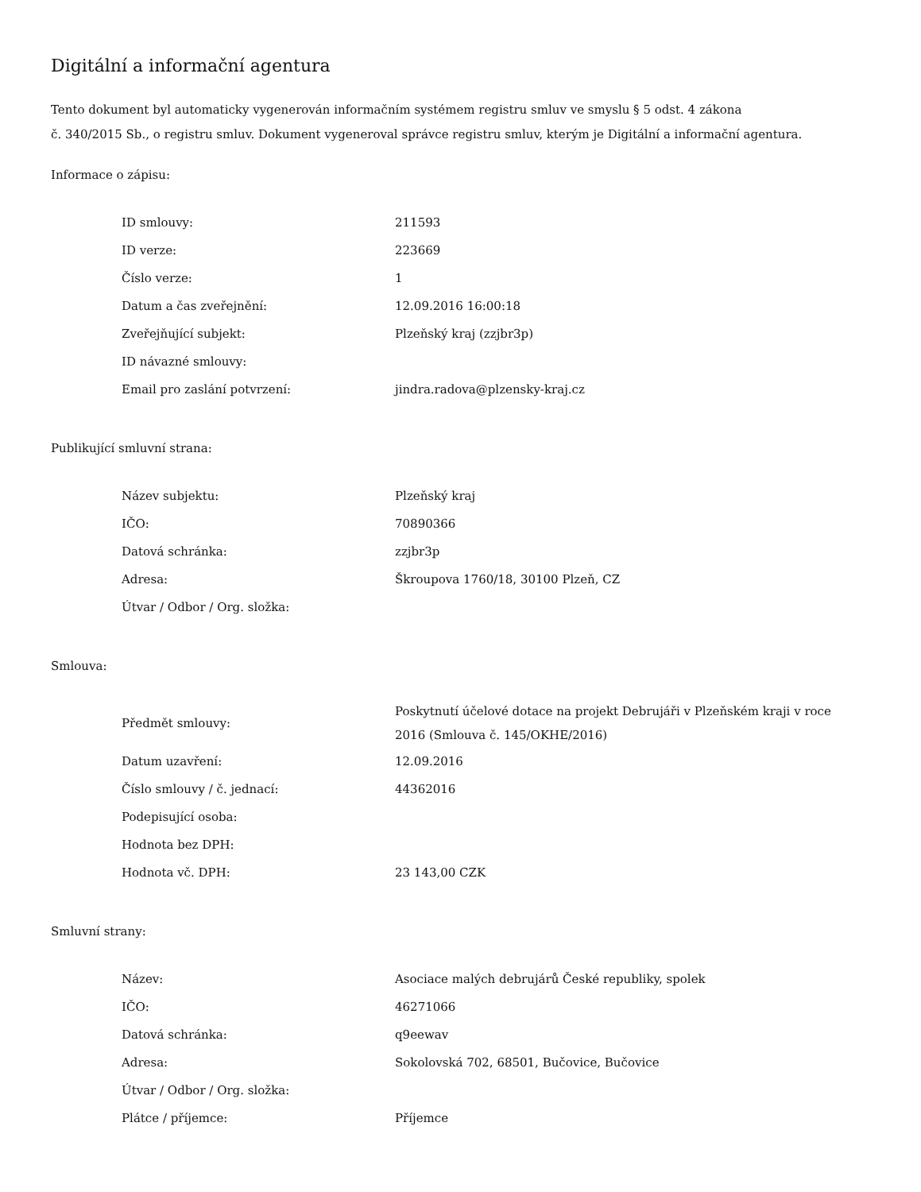Digitální a informační agentura
Tento dokument byl automaticky vygenerován informačním systémem registru smluv ve smyslu § 5 odst. 4 zákona
č. 340/2015 Sb., o registru smluv. Dokument vygeneroval správce registru smluv, kterým je Digitální a informační agentura.
Informace o zápisu:
| ID smlouvy: | 211593 |
| ID verze: | 223669 |
| Číslo verze: | 1 |
| Datum a čas zveřejnění: | 12.09.2016 16:00:18 |
| Zveřejňující subjekt: | Plzeňský kraj (zzjbr3p) |
| ID návazné smlouvy: | |
| Email pro zaslání potvrzení: | jindra.radova@plzensky-kraj.cz |
Publikující smluvní strana:
| Název subjektu: | Plzeňský kraj |
| IČO: | 70890366 |
| Datová schránka: | zzjbr3p |
| Adresa: | Škroupova 1760/18, 30100 Plzeň, CZ |
| Útvar / Odbor / Org. složka: | |
Smlouva:
| Předmět smlouvy: | Poskytnutí účelové dotace na projekt Debrujáři v Plzeňském kraji v roce 2016 (Smlouva č. 145/OKHE/2016) |
| Datum uzavření: | 12.09.2016 |
| Číslo smlouvy / č. jednací: | 44362016 |
| Podepisující osoba: | |
| Hodnota bez DPH: | |
| Hodnota vč. DPH: | 23 143,00 CZK |
Smluvní strany:
| Název: | Asociace malých debrujárů České republiky, spolek |
| IČO: | 46271066 |
| Datová schránka: | q9eewav |
| Adresa: | Sokolovská 702, 68501, Bučovice, Bučovice |
| Útvar / Odbor / Org. složka: | |
| Plátce / příjemce: | Příjemce |